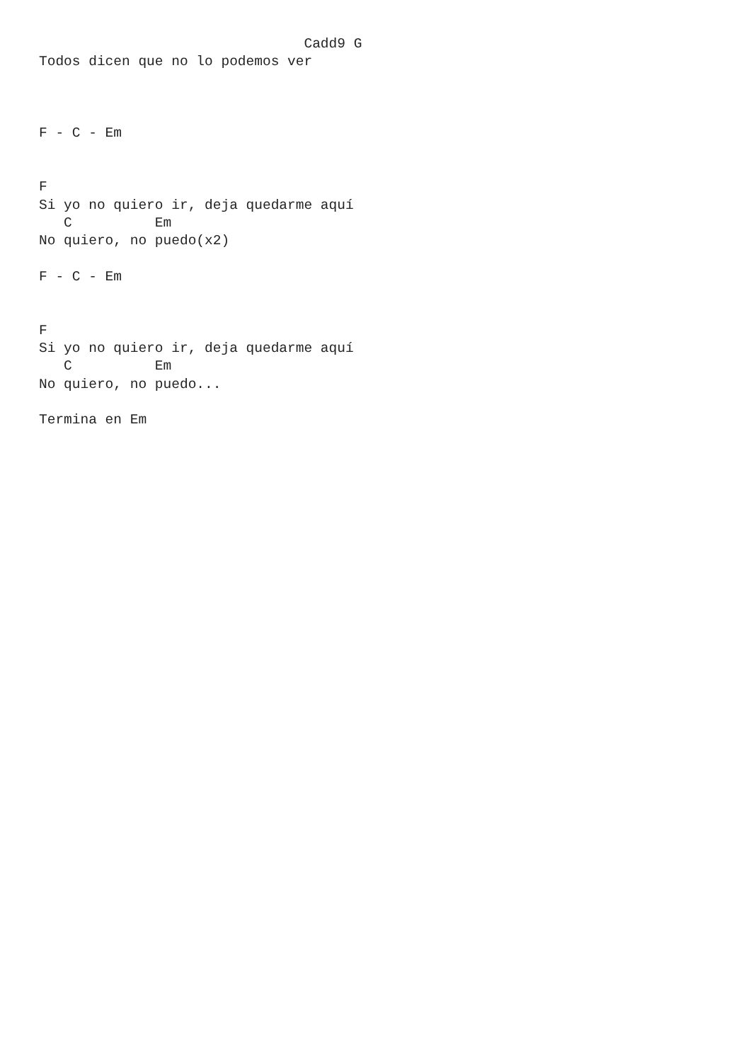Cadd9 G
Todos dicen que no lo podemos ver



F - C - Em


F
Si yo no quiero ir, deja quedarme aquí
   C          Em
No quiero, no puedo(x2)

F - C - Em


F
Si yo no quiero ir, deja quedarme aquí
   C          Em
No quiero, no puedo...

Termina en Em